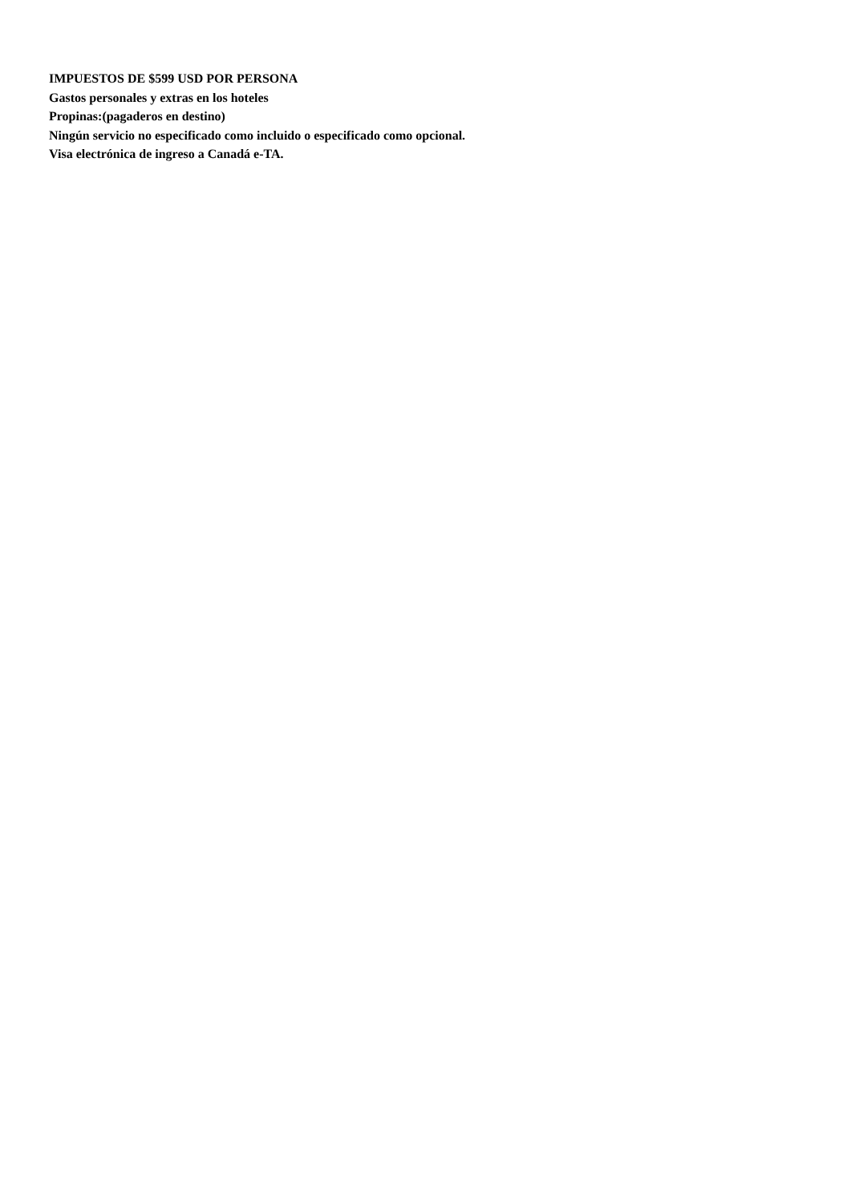IMPUESTOS DE $599 USD POR PERSONA
Gastos personales y extras en los hoteles
Propinas:(pagaderos en destino)
Ningún servicio no especificado como incluido o especificado como opcional.
Visa electrónica de ingreso a Canadá e-TA.